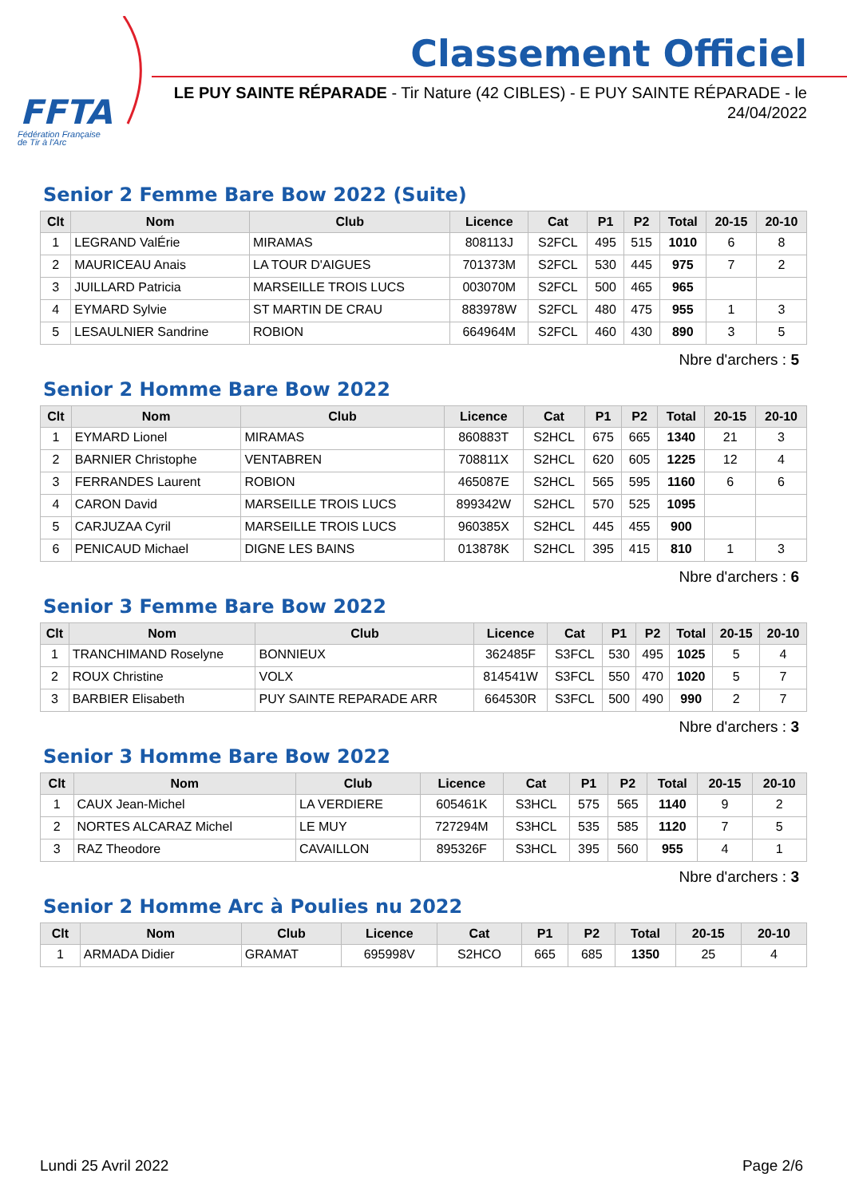FFTA
Fédération Française
de Tir à l'Arc
Classement Officiel
LE PUY SAINTE RÉPARADE - Tir Nature (42 CIBLES) - E PUY SAINTE RÉPARADE - le 24/04/2022
Senior 2 Femme Bare Bow 2022 (Suite)
| Clt | Nom | Club | Licence | Cat | P1 | P2 | Total | 20-15 | 20-10 |
| --- | --- | --- | --- | --- | --- | --- | --- | --- | --- |
| 1 | LEGRAND ValÉrie | MIRAMAS | 808113J | S2FCL | 495 | 515 | 1010 | 6 | 8 |
| 2 | MAURICEAU Anais | LA TOUR D'AIGUES | 701373M | S2FCL | 530 | 445 | 975 | 7 | 2 |
| 3 | JUILLARD Patricia | MARSEILLE TROIS LUCS | 003070M | S2FCL | 500 | 465 | 965 | | |
| 4 | EYMARD Sylvie | ST MARTIN DE CRAU | 883978W | S2FCL | 480 | 475 | 955 | 1 | 3 |
| 5 | LESAULNIER Sandrine | ROBION | 664964M | S2FCL | 460 | 430 | 890 | 3 | 5 |
Nbre d'archers : 5
Senior 2 Homme Bare Bow 2022
| Clt | Nom | Club | Licence | Cat | P1 | P2 | Total | 20-15 | 20-10 |
| --- | --- | --- | --- | --- | --- | --- | --- | --- | --- |
| 1 | EYMARD Lionel | MIRAMAS | 860883T | S2HCL | 675 | 665 | 1340 | 21 | 3 |
| 2 | BARNIER Christophe | VENTABREN | 708811X | S2HCL | 620 | 605 | 1225 | 12 | 4 |
| 3 | FERRANDES Laurent | ROBION | 465087E | S2HCL | 565 | 595 | 1160 | 6 | 6 |
| 4 | CARON David | MARSEILLE TROIS LUCS | 899342W | S2HCL | 570 | 525 | 1095 | | |
| 5 | CARJUZAA Cyril | MARSEILLE TROIS LUCS | 960385X | S2HCL | 445 | 455 | 900 | | |
| 6 | PENICAUD Michael | DIGNE LES BAINS | 013878K | S2HCL | 395 | 415 | 810 | 1 | 3 |
Nbre d'archers : 6
Senior 3 Femme Bare Bow 2022
| Clt | Nom | Club | Licence | Cat | P1 | P2 | Total | 20-15 | 20-10 |
| --- | --- | --- | --- | --- | --- | --- | --- | --- | --- |
| 1 | TRANCHIMAND Roselyne | BONNIEUX | 362485F | S3FCL | 530 | 495 | 1025 | 5 | 4 |
| 2 | ROUX Christine | VOLX | 814541W | S3FCL | 550 | 470 | 1020 | 5 | 7 |
| 3 | BARBIER Elisabeth | PUY SAINTE REPARADE ARR | 664530R | S3FCL | 500 | 490 | 990 | 2 | 7 |
Nbre d'archers : 3
Senior 3 Homme Bare Bow 2022
| Clt | Nom | Club | Licence | Cat | P1 | P2 | Total | 20-15 | 20-10 |
| --- | --- | --- | --- | --- | --- | --- | --- | --- | --- |
| 1 | CAUX Jean-Michel | LA VERDIERE | 605461K | S3HCL | 575 | 565 | 1140 | 9 | 2 |
| 2 | NORTES ALCARAZ Michel | LE MUY | 727294M | S3HCL | 535 | 585 | 1120 | 7 | 5 |
| 3 | RAZ Theodore | CAVAILLON | 895326F | S3HCL | 395 | 560 | 955 | 4 | 1 |
Nbre d'archers : 3
Senior 2 Homme Arc à Poulies nu 2022
| Clt | Nom | Club | Licence | Cat | P1 | P2 | Total | 20-15 | 20-10 |
| --- | --- | --- | --- | --- | --- | --- | --- | --- | --- |
| 1 | ARMADA Didier | GRAMAT | 695998V | S2HCO | 665 | 685 | 1350 | 25 | 4 |
Lundi 25 Avril 2022 Page 2/6